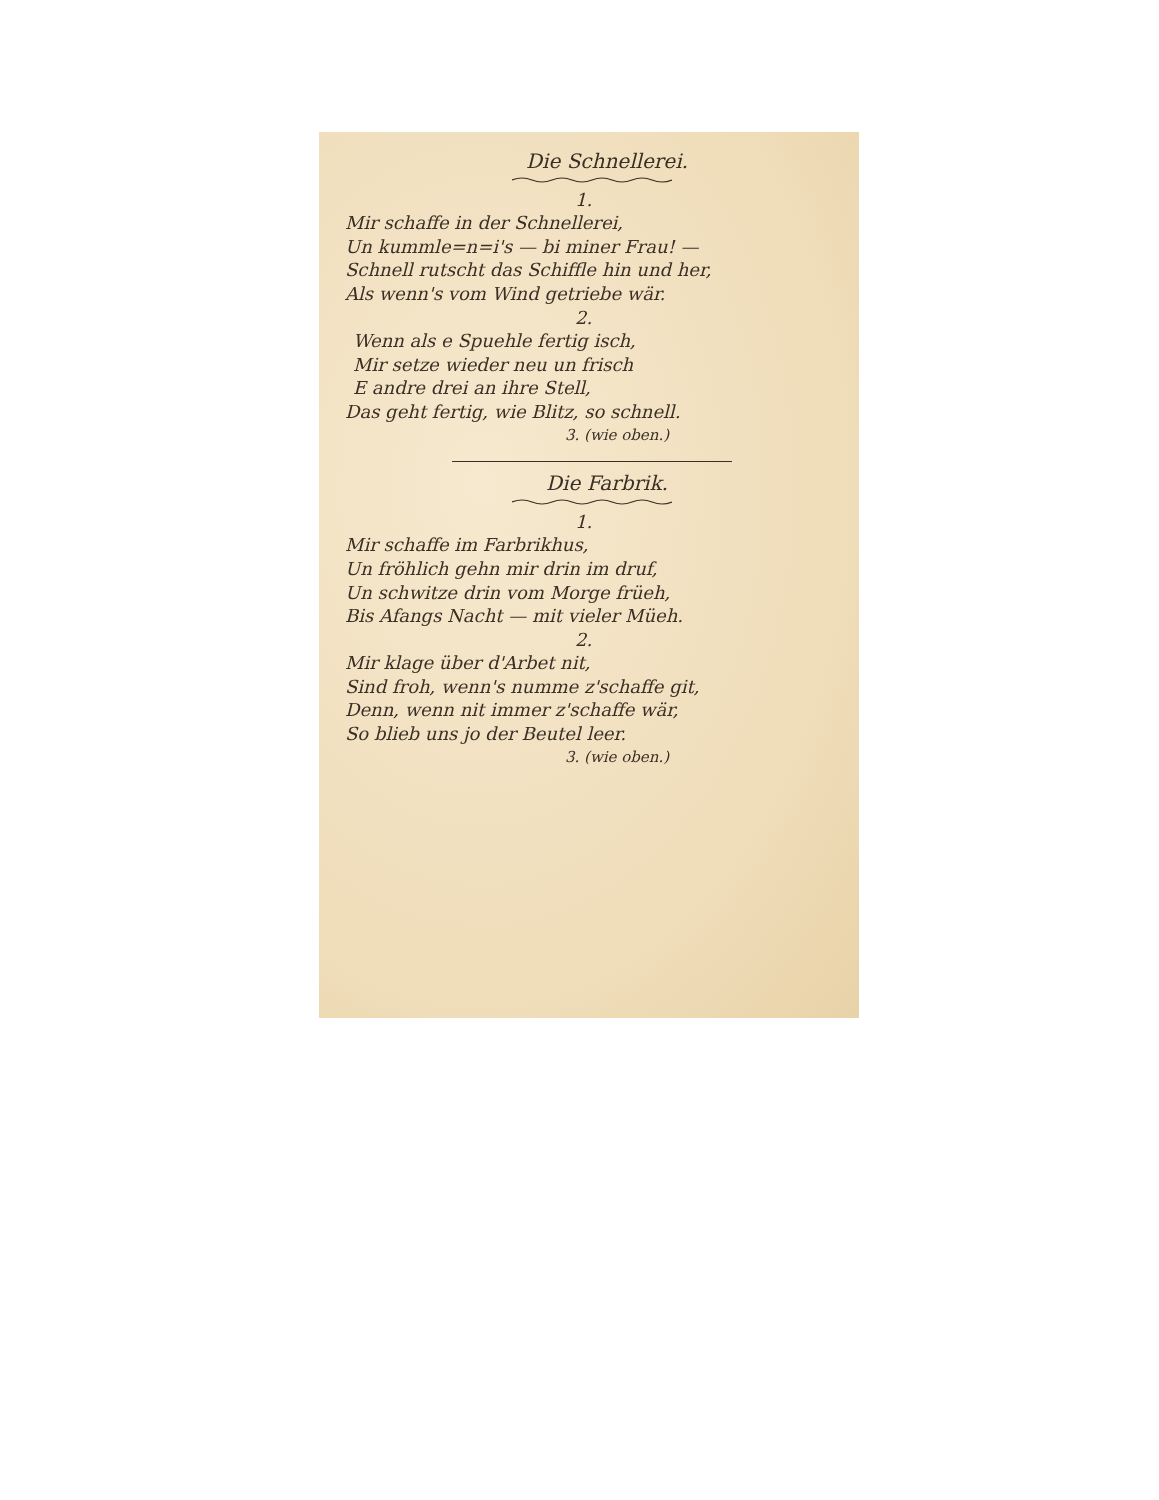Die Schnellerei.
1.
Mir schaffe in der Schnellerei,
Un kummle=n=i's — bi miner Frau! —
Schnell rutscht das Schiffle hin und her,
Als wenn's vom Wind getriebe wär.
2.
Wenn als e Spuehle fertig isch,
Mir setze wieder neu un frisch
E andre drei an ihre Stell,
Das geht fertig, wie Blitz, so schnell.
3. (wie oben.)
Die Farbrik.
1.
Mir schaffe im Farbrikhus,
Un fröhlich gehn mir drin im druf,
Un schwitze drin vom Morge früeh,
Bis Afangs Nacht — mit vieler Müeh.
2.
Mir klage über d'Arbet nit,
Sind froh, wenn's numme z'schaffe git,
Denn, wenn nit immer z'schaffe wär,
So blieb uns jo der Beutel leer.
3. (wie oben.)